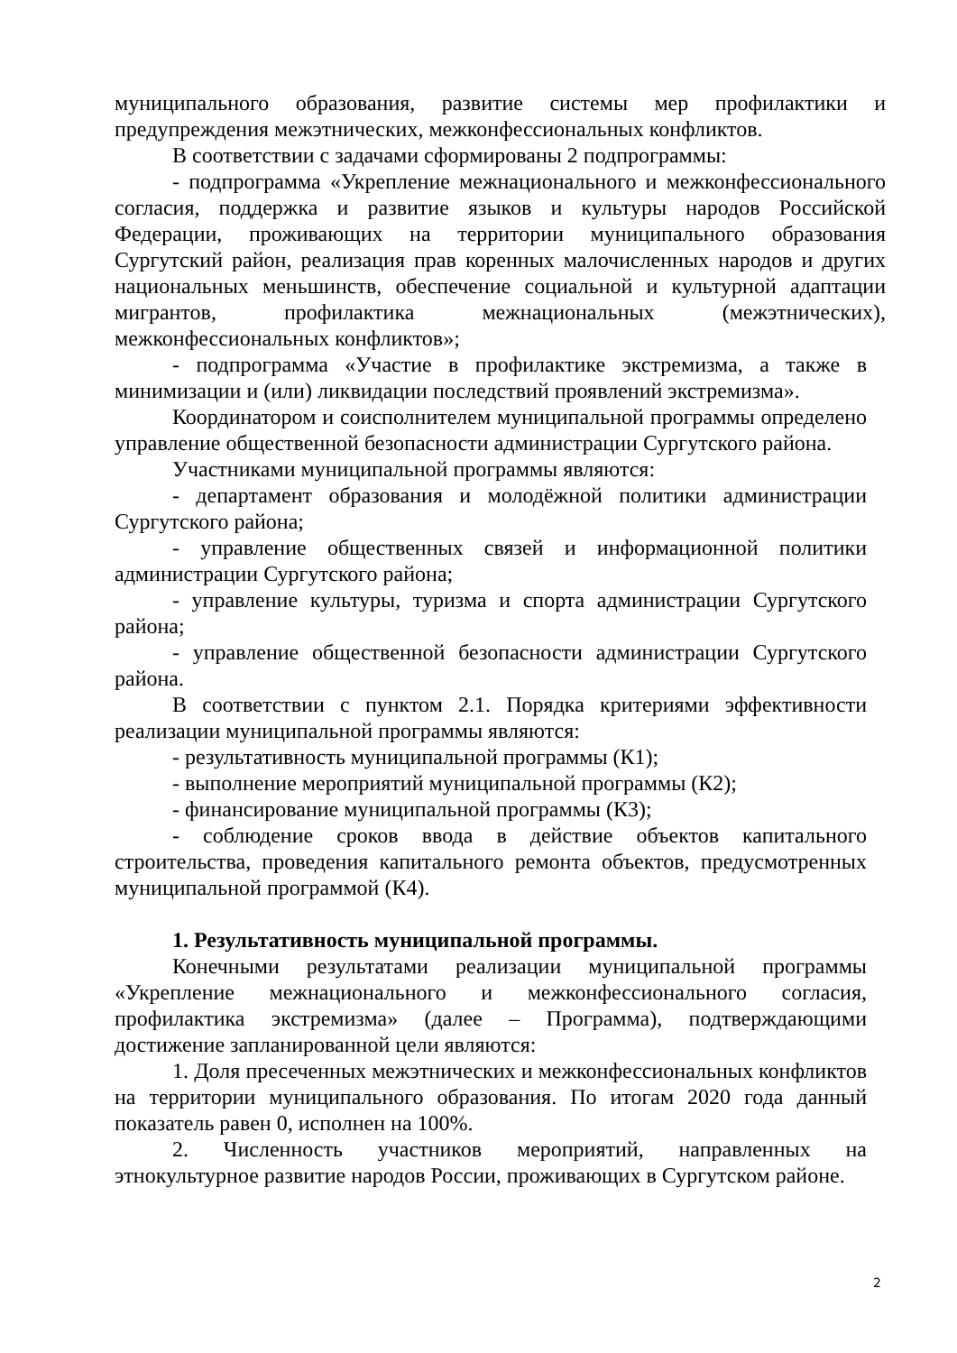муниципального образования, развитие системы мер профилактики и предупреждения межэтнических, межконфессиональных конфликтов.
В соответствии с задачами сформированы 2 подпрограммы:
- подпрограмма «Укрепление межнационального и межконфессионального согласия, поддержка и развитие языков и культуры народов Российской Федерации, проживающих на территории муниципального образования Сургутский район, реализация прав коренных малочисленных народов и других национальных меньшинств, обеспечение социальной и культурной адаптации мигрантов, профилактика межнациональных (межэтнических), межконфессиональных конфликтов»;
- подпрограмма «Участие в профилактике экстремизма, а также в минимизации и (или) ликвидации последствий проявлений экстремизма».
Координатором и соисполнителем муниципальной программы определено управление общественной безопасности администрации Сургутского района.
Участниками муниципальной программы являются:
- департамент образования и молодёжной политики администрации Сургутского района;
- управление общественных связей и информационной политики администрации Сургутского района;
- управление культуры, туризма и спорта администрации Сургутского района;
- управление общественной безопасности администрации Сургутского района.
В соответствии с пунктом 2.1. Порядка критериями эффективности реализации муниципальной программы являются:
- результативность муниципальной программы (К1);
- выполнение мероприятий муниципальной программы (К2);
- финансирование муниципальной программы (К3);
- соблюдение сроков ввода в действие объектов капитального строительства, проведения капитального ремонта объектов, предусмотренных муниципальной программой (К4).
1. Результативность муниципальной программы.
Конечными результатами реализации муниципальной программы «Укрепление межнационального и межконфессионального согласия, профилактика экстремизма» (далее – Программа), подтверждающими достижение запланированной цели являются:
1. Доля пресеченных межэтнических и межконфессиональных конфликтов на территории муниципального образования. По итогам 2020 года данный показатель равен 0, исполнен на 100%.
2. Численность участников мероприятий, направленных на этнокультурное развитие народов России, проживающих в Сургутском районе.
2